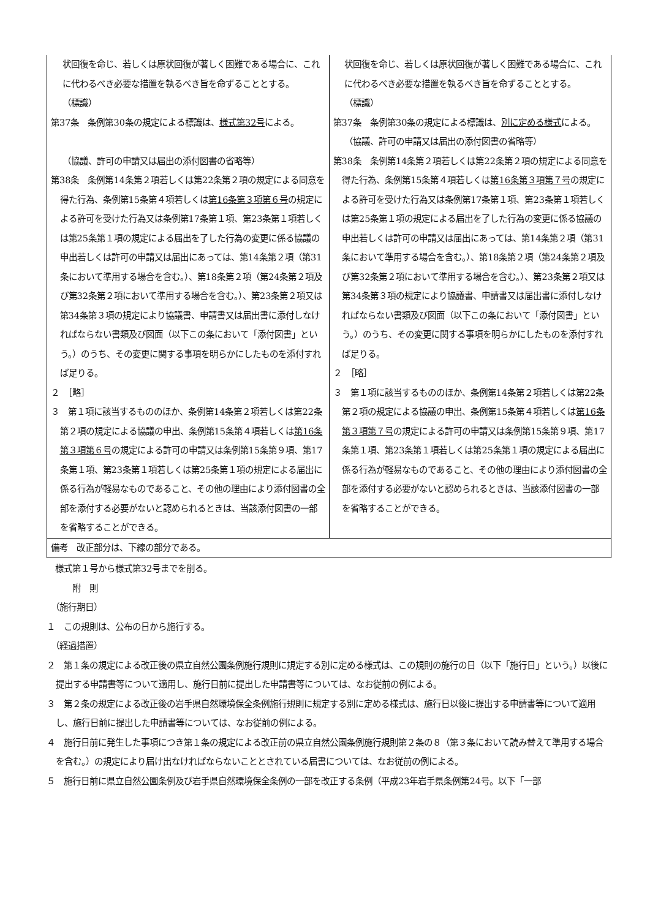| 状回復を命じ、若しくは原状回復が著しく困難である場合に、これに代わるべき必要な措置を執るべき旨を命ずることとする。 （標識） 第37条 条例第30条の規定による標識は、 様式第32号 による。 （協議、許可の申請又は届出の添付図書の省略等） 第38条 条例第14条第２項若しくは第22条第２項の規定による同意を得た行為、条例第15条第４項若しくは 第16条第３項第６号 の規定による許可を受けた行為又は条例第17条第１項、第23条第１項若しくは第25条第１項の規定による届出を了した行為の変更に係る協議の申出若しくは許可の申請又は届出にあっては、第14条第２項（第31条において準用する場合を含む。）、第18条第２項（第24条第２項及び第32条第２項において準用する場合を含む。）、第23条第２項又は第34条第３項の規定により協議書、申請書又は届出書に添付しなければならない書類及び図面（以下この条において「添付図書」という。）のうち、その変更に関する事項を明らかにしたものを添付すれば足りる。 ２ ［略］ ３ 第１項に該当するもののほか、条例第14条第２項若しくは第22条第２項の規定による協議の申出、条例第15条第４項若しくは 第16条第３項第６号 の規定による許可の申請又は条例第15条第９項、第17条第１項、第23条第１項若しくは第25条第１項の規定による届出に係る行為が軽易なものであること、その他の理由により添付図書の全部を添付する必要がないと認められるときは、当該添付図書の一部を省略することができる。 | 状回復を命じ、若しくは原状回復が著しく困難である場合に、これに代わるべき必要な措置を執るべき旨を命ずることとする。 （標識） 第37条 条例第30条の規定による標識は、 別に定める様式 による。 （協議、許可の申請又は届出の添付図書の省略等） 第38条 条例第14条第２項若しくは第22条第２項の規定による同意を得た行為、条例第15条第４項若しくは 第16条第３項第７号 の規定による許可を受けた行為又は条例第17条第１項、第23条第１項若しくは第25条第１項の規定による届出を了した行為の変更に係る協議の申出若しくは許可の申請又は届出にあっては、第14条第２項（第31条において準用する場合を含む。）、第18条第２項（第24条第２項及び第32条第２項において準用する場合を含む。）、第23条第２項又は第34条第３項の規定により協議書、申請書又は届出書に添付しなければならない書類及び図面（以下この条において「添付図書」という。）のうち、その変更に関する事項を明らかにしたものを添付すれば足りる。 ２ ［略］ ３ 第１項に該当するもののほか、条例第14条第２項若しくは第22条第２項の規定による協議の申出、条例第15条第４項若しくは 第16条第３項第７号 の規定による許可の申請又は条例第15条第９項、第17条第１項、第23条第１項若しくは第25条第１項の規定による届出に係る行為が軽易なものであること、その他の理由により添付図書の全部を添付する必要がないと認められるときは、当該添付図書の一部を省略することができる。 |
| 備考 改正部分は、下線の部分である。 | |
　様式第１号から様式第32号までを削る。
　　　附　則
　（施行期日）
１　この規則は、公布の日から施行する。
　（経過措置）
２　第１条の規定による改正後の県立自然公園条例施行規則に規定する別に定める様式は、この規則の施行の日（以下「施行日」という。）以後に提出する申請書等について適用し、施行日前に提出した申請書等については、なお従前の例による。
３　第２条の規定による改正後の岩手県自然環境保全条例施行規則に規定する別に定める様式は、施行日以後に提出する申請書等について適用し、施行日前に提出した申請書等については、なお従前の例による。
４　施行日前に発生した事項につき第１条の規定による改正前の県立自然公園条例施行規則第２条の８（第３条において読み替えて準用する場合を含む。）の規定により届け出なければならないこととされている届書については、なお従前の例による。
５　施行日前に県立自然公園条例及び岩手県自然環境保全条例の一部を改正する条例（平成23年岩手県条例第24号。以下「一部